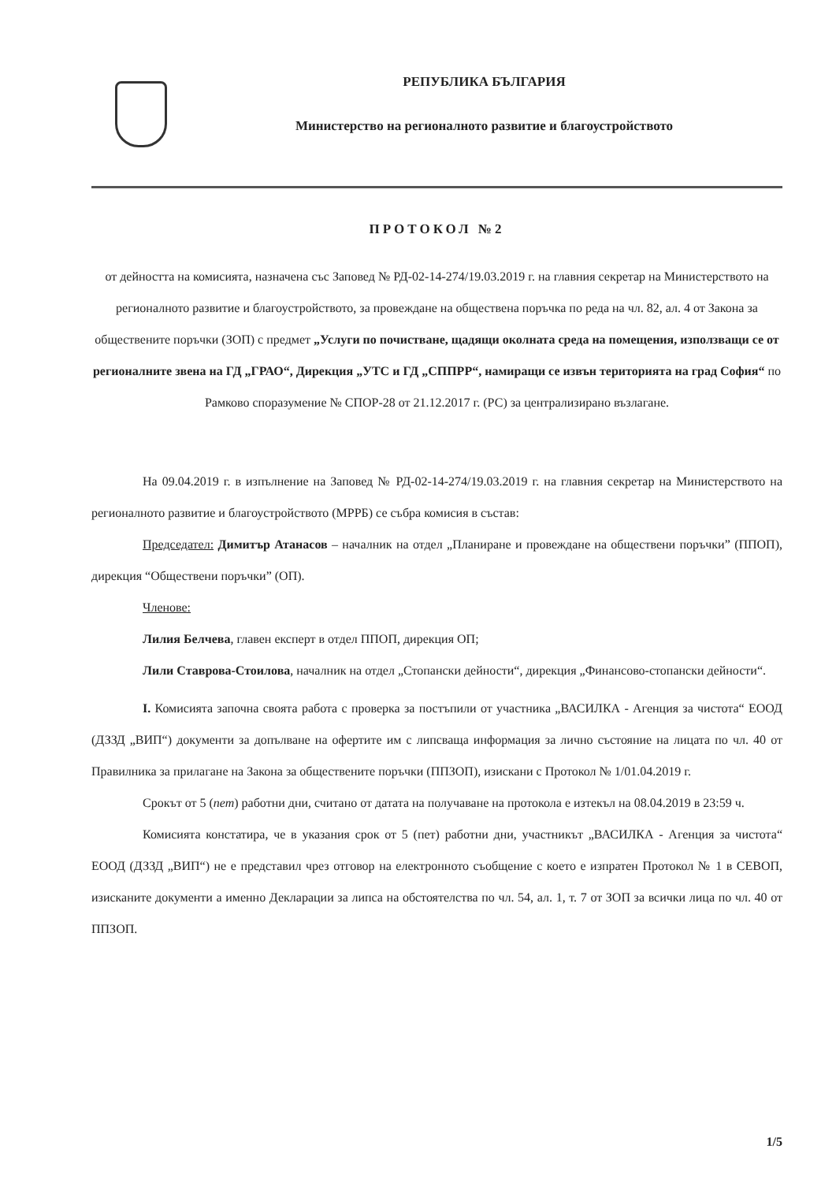РЕПУБЛИКА БЪЛГАРИЯ
Министерство на регионалното развитие и благоустройството
ПРОТОКОЛ №2
от дейността на комисията, назначена със Заповед № РД-02-14-274/19.03.2019 г. на главния секретар на Министерството на регионалното развитие и благоустройството, за провеждане на обществена поръчка по реда на чл. 82, ал. 4 от Закона за обществените поръчки (ЗОП) с предмет „Услуги по почистване, щадящи околната среда на помещения, използващи се от регионалните звена на ГД „ГРАО“, Дирекция „УТС и ГД „СППРР“, намиращи се извън територията на град София“ по Рамково споразумение № СПОР-28 от 21.12.2017 г. (РС) за централизирано възлагане.
На 09.04.2019 г. в изпълнение на Заповед № РД-02-14-274/19.03.2019 г. на главния секретар на Министерството на регионалното развитие и благоустройството (МРРБ) се събра комисия в състав:
Председател: Димитър Атанасов – началник на отдел „Планиране и провеждане на обществени поръчки” (ППОП), дирекция “Обществени поръчки” (ОП).
Членове:
Лилия Белчева, главен експерт в отдел ППОП, дирекция ОП;
Лили Ставрова-Стоилова, началник на отдел „Стопански дейности“, дирекция „Финансово-стопански дейности“.
I. Комисията започна своята работа с проверка за постъпили от участника „ВАСИЛКА - Агенция за чистота“ ЕООД (ДЗЗД „ВИП“) документи за допълване на офертите им с липсваща информация за лично състояние на лицата по чл. 40 от Правилника за прилагане на Закона за обществените поръчки (ППЗОП), изискани с Протокол № 1/01.04.2019 г.
Срокът от 5 (пет) работни дни, считано от датата на получаване на протокола е изтекъл на 08.04.2019 в 23:59 ч.
Комисията констатира, че в указания срок от 5 (пет) работни дни, участникът „ВАСИЛКА - Агенция за чистота“ ЕООД (ДЗЗД „ВИП“) не е представил чрез отговор на електронното съобщение с което е изпратен Протокол № 1 в СЕВОП, изисканите документи а именно Декларации за липса на обстоятелства по чл. 54, ал. 1, т. 7 от ЗОП за всички лица по чл. 40 от ППЗОП.
1/5